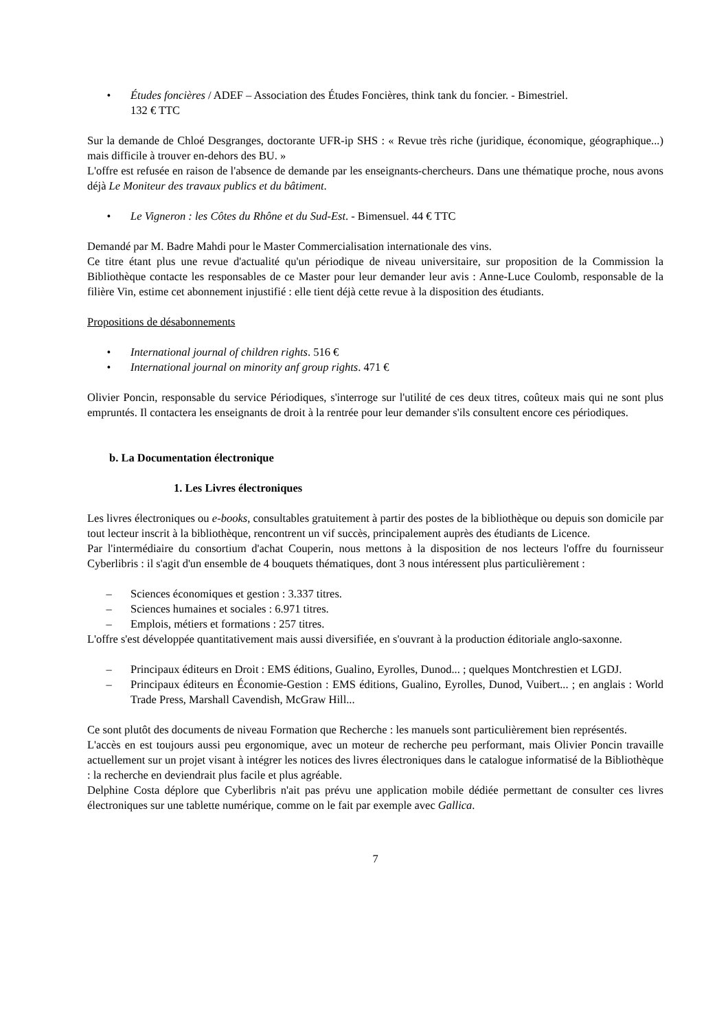• Études foncières / ADEF – Association des Études Foncières, think tank du foncier. - Bimestriel.
132 € TTC
Sur la demande de Chloé Desgranges, doctorante UFR-ip SHS : « Revue très riche (juridique, économique, géographique...) mais difficile à trouver en-dehors des BU. »
L'offre est refusée en raison de l'absence de demande par les enseignants-chercheurs. Dans une thématique proche, nous avons déjà Le Moniteur des travaux publics et du bâtiment.
• Le Vigneron : les Côtes du Rhône et du Sud-Est. - Bimensuel. 44 € TTC
Demandé par M. Badre Mahdi pour le Master Commercialisation internationale des vins.
Ce titre étant plus une revue d'actualité qu'un périodique de niveau universitaire, sur proposition de la Commission la Bibliothèque contacte les responsables de ce Master pour leur demander leur avis : Anne-Luce Coulomb, responsable de la filière Vin, estime cet abonnement injustifié : elle tient déjà cette revue à la disposition des étudiants.
Propositions de désabonnements
• International journal of children rights. 516 €
• International journal on minority anf group rights. 471 €
Olivier Poncin, responsable du service Périodiques, s'interroge sur l'utilité de ces deux titres, coûteux mais qui ne sont plus empruntés. Il contactera les enseignants de droit à la rentrée pour leur demander s'ils consultent encore ces périodiques.
b. La Documentation électronique
1. Les Livres électroniques
Les livres électroniques ou e-books, consultables gratuitement à partir des postes de la bibliothèque ou depuis son domicile par tout lecteur inscrit à la bibliothèque, rencontrent un vif succès, principalement auprès des étudiants de Licence.
Par l'intermédiaire du consortium d'achat Couperin, nous mettons à la disposition de nos lecteurs l'offre du fournisseur Cyberlibris : il s'agit d'un ensemble de 4 bouquets thématiques, dont 3 nous intéressent plus particulièrement :
– Sciences économiques et gestion : 3.337 titres.
– Sciences humaines et sociales : 6.971 titres.
– Emplois, métiers et formations : 257 titres.
L'offre s'est développée quantitativement mais aussi diversifiée, en s'ouvrant à la production éditoriale anglo-saxonne.
– Principaux éditeurs en Droit : EMS éditions, Gualino, Eyrolles, Dunod... ; quelques Montchrestien et LGDJ.
– Principaux éditeurs en Économie-Gestion : EMS éditions, Gualino, Eyrolles, Dunod, Vuibert... ; en anglais : World Trade Press, Marshall Cavendish, McGraw Hill...
Ce sont plutôt des documents de niveau Formation que Recherche : les manuels sont particulièrement bien représentés.
L'accès en est toujours aussi peu ergonomique, avec un moteur de recherche peu performant, mais Olivier Poncin travaille actuellement sur un projet visant à intégrer les notices des livres électroniques dans le catalogue informatisé de la Bibliothèque : la recherche en deviendrait plus facile et plus agréable.
Delphine Costa déplore que Cyberlibris n'ait pas prévu une application mobile dédiée permettant de consulter ces livres électroniques sur une tablette numérique, comme on le fait par exemple avec Gallica.
7